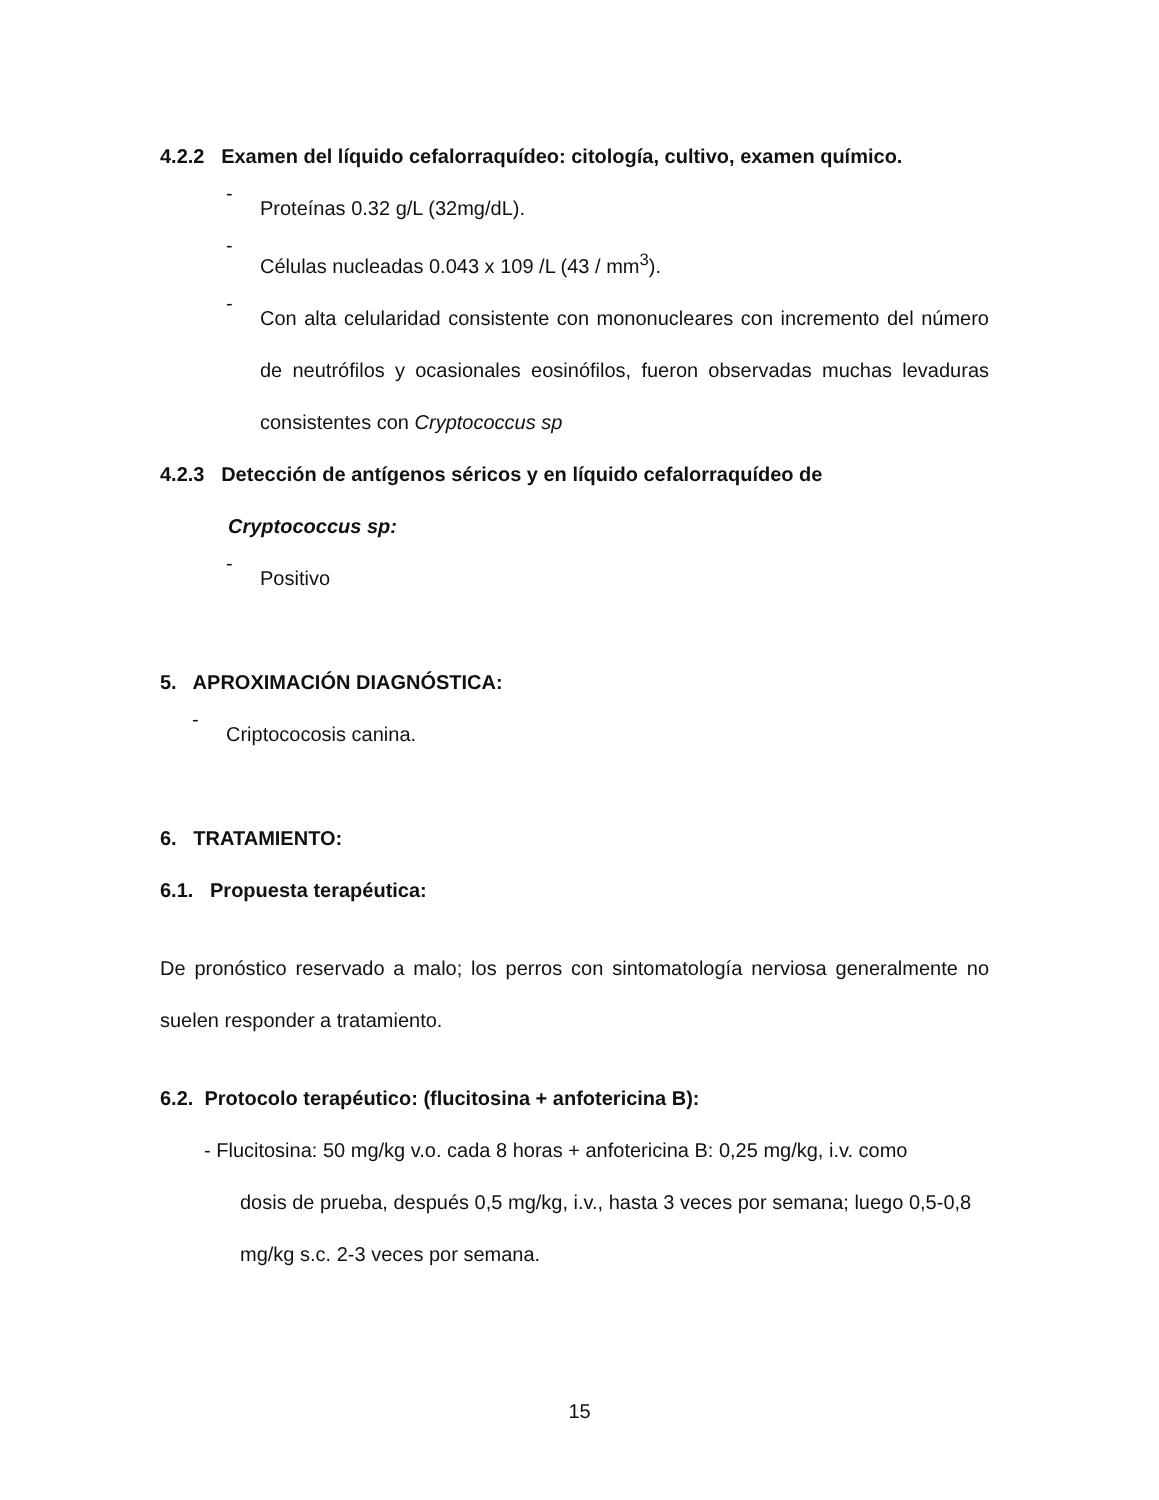4.2.2 Examen del líquido cefalorraquídeo: citología, cultivo, examen químico.
-
Proteínas 0.32 g/L (32mg/dL).
-
Células nucleadas 0.043 x 109 /L (43 / mm<sup>3</sup>).
-
Con alta celularidad consistente con mononucleares con incremento del número de neutrófilos y ocasionales eosinófilos, fueron observadas muchas levaduras consistentes con Cryptococcus sp
4.2.3 Detección de antígenos séricos y en líquido cefalorraquídeo de
Cryptococcus sp:
-
Positivo
5. APROXIMACIÓN DIAGNÓSTICA:
-
Criptococosis canina.
6. TRATAMIENTO:
6.1. Propuesta terapéutica:
De pronóstico reservado a malo; los perros con sintomatología nerviosa generalmente no suelen responder a tratamiento.
6.2. Protocolo terapéutico: (flucitosina + anfotericina B):
- Flucitosina: 50 mg/kg v.o. cada 8 horas + anfotericina B: 0,25 mg/kg, i.v. como
dosis de prueba, después 0,5 mg/kg, i.v., hasta 3 veces por semana; luego 0,5-0,8 mg/kg s.c. 2-3 veces por semana.
15